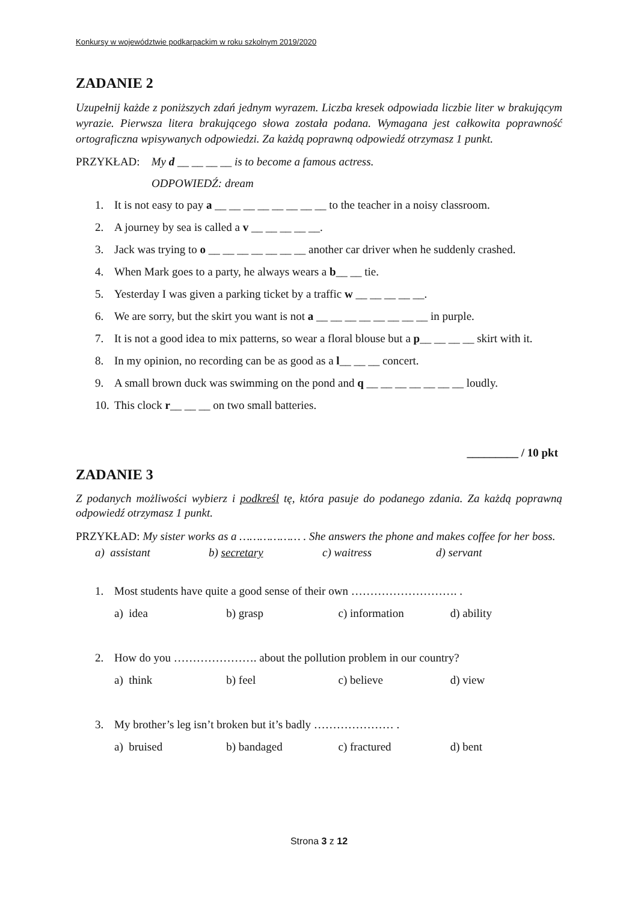Konkursy w województwie podkarpackim w roku szkolnym 2019/2020
ZADANIE 2
Uzupełnij każde z poniższych zdań jednym wyrazem. Liczba kresek odpowiada liczbie liter w brakującym wyrazie. Pierwsza litera brakującego słowa została podana. Wymagana jest całkowita poprawność ortograficzna wpisywanych odpowiedzi. Za każdą poprawną odpowiedź otrzymasz 1 punkt.
PRZYKŁAD: My d __ __ __ __ is to become a famous actress.
ODPOWIEDŹ: dream
1. It is not easy to pay a __ __ __ __ __ __ __ __ to the teacher in a noisy classroom.
2. A journey by sea is called a v __ __ __ __ __.
3. Jack was trying to o __ __ __ __ __ __ __ another car driver when he suddenly crashed.
4. When Mark goes to a party, he always wears a b__ __ tie.
5. Yesterday I was given a parking ticket by a traffic w __ __ __ __ __.
6. We are sorry, but the skirt you want is not a __ __ __ __ __ __ __ __ in purple.
7. It is not a good idea to mix patterns, so wear a floral blouse but a p__ __ __ __ skirt with it.
8. In my opinion, no recording can be as good as a l__ __ __ concert.
9. A small brown duck was swimming on the pond and q __ __ __ __ __ __ __ loudly.
10. This clock r__ __ __ on two small batteries.
_________ / 10 pkt
ZADANIE 3
Z podanych możliwości wybierz i podkreśl tę, która pasuje do podanego zdania. Za każdą poprawną odpowiedź otrzymasz 1 punkt.
PRZYKŁAD: My sister works as a ……………… . She answers the phone and makes coffee for her boss.
a) assistant b) secretary c) waitress d) servant
1. Most students have quite a good sense of their own ………………………. .
a) idea b) grasp c) information d) ability
2. How do you …………………. about the pollution problem in our country?
a) think b) feel c) believe d) view
3. My brother’s leg isn’t broken but it’s badly ………………… .
a) bruised b) bandaged c) fractured d) bent
Strona 3 z 12